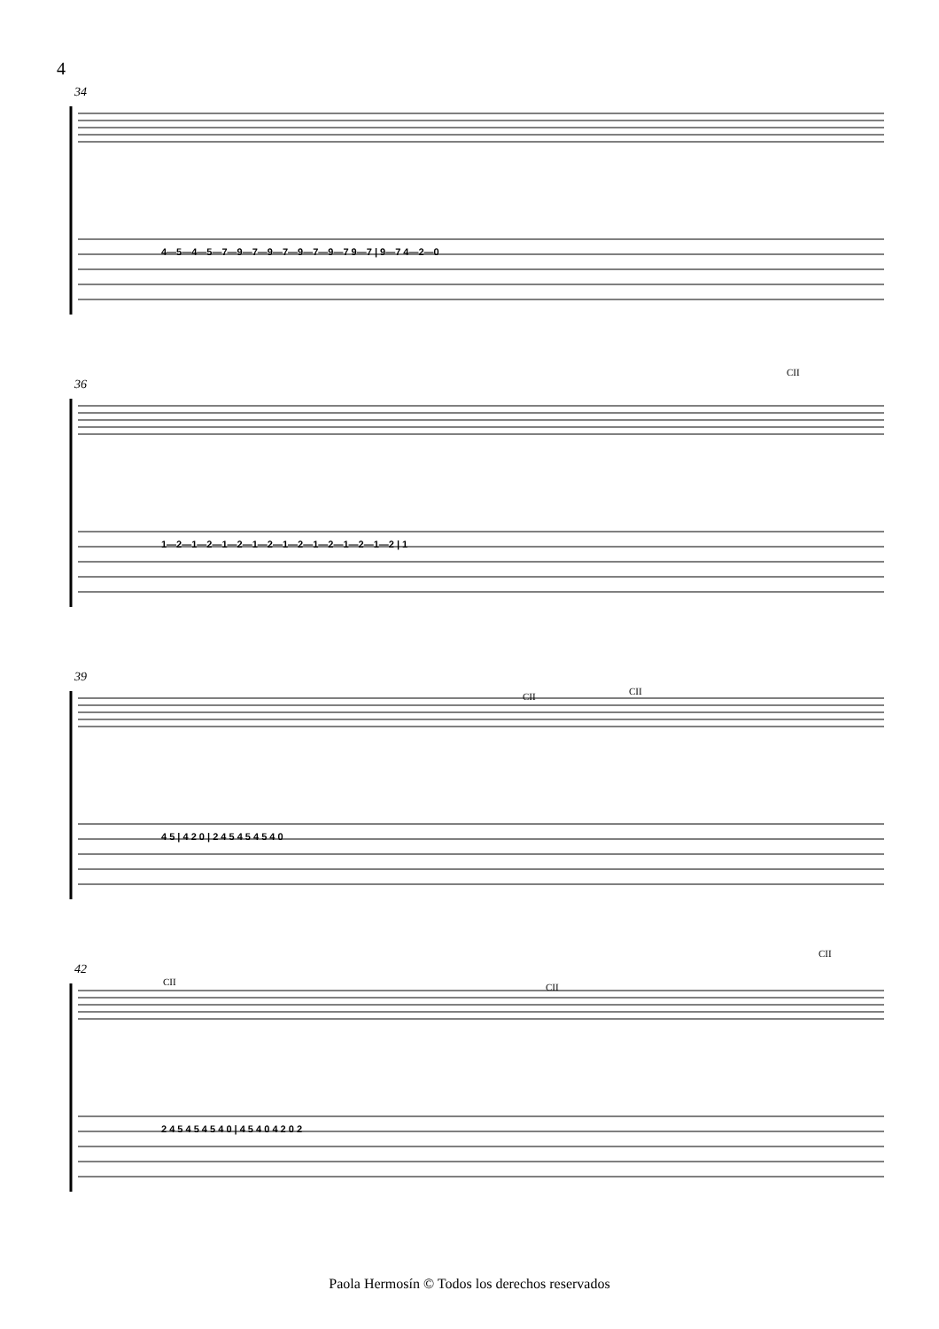4
4—5—4—5—7—9—7—9—7—9—7—9—7 9—7 | 9—7 4—2—0
1—2—1—2—1—2—1—2—1—2—1—2—1—2—1—2 | 1
4 5 | 4 2 0 | 2 4 5 4 5 4 5 4 0
2 4 5 4 5 4 5 4 0 | 4 5 4 0 4 2 0 2
34
36
39
42
CII
CII
CII
CII
CII
CII
Paola Hermosín © Todos los derechos reservados